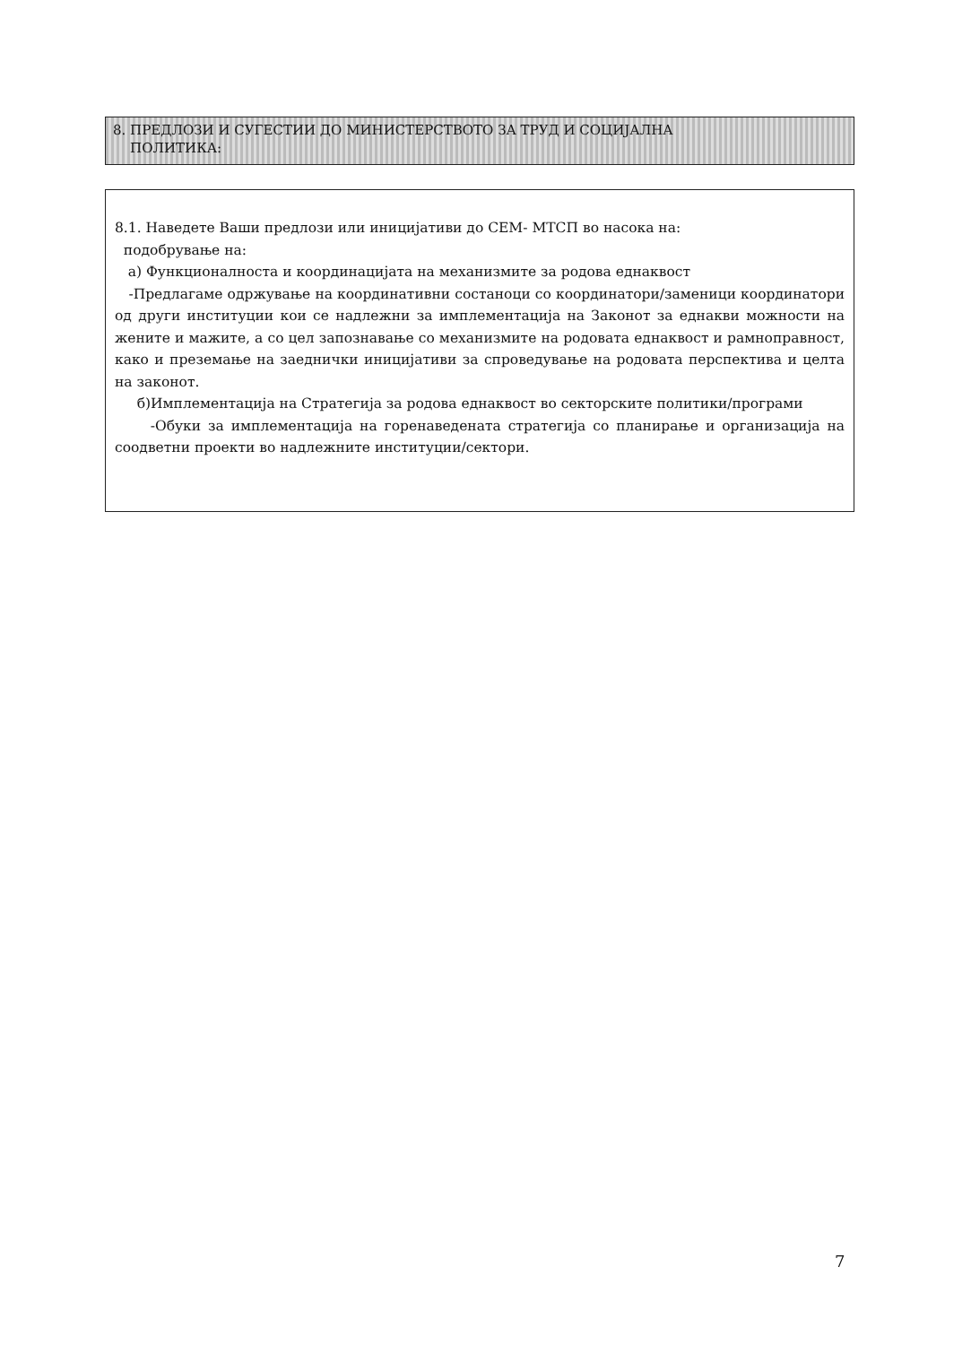8. ПРЕДЛОЗИ И СУГЕСТИИ ДО МИНИСТЕРСТВОТО ЗА ТРУД И СОЦИЈАЛНА
ПОЛИТИКА:
8.1. Наведете Ваши предлози или иницијативи до СЕМ- МТСП во насока на:
подобрување на:
а) Функционалноста и координацијата на механизмите за родова еднаквост
-Предлагаме одржување на координативни состаноци со координатори/заменици координатори од други институции кои се надлежни за имплементација на Законот за еднакви можности на жените и мажите, а со цел запознавање со механизмите на родовата еднаквост и рамноправност, како и преземање на заеднички иницијативи за спроведување на родовата перспектива и целта на законот.
б)Имплементација на Стратегија за родова еднаквост во секторските политики/програми
-Обуки за имплементација на горенаведената стратегија со планирање и организација на соодветни проекти во надлежните институции/сектори.
7